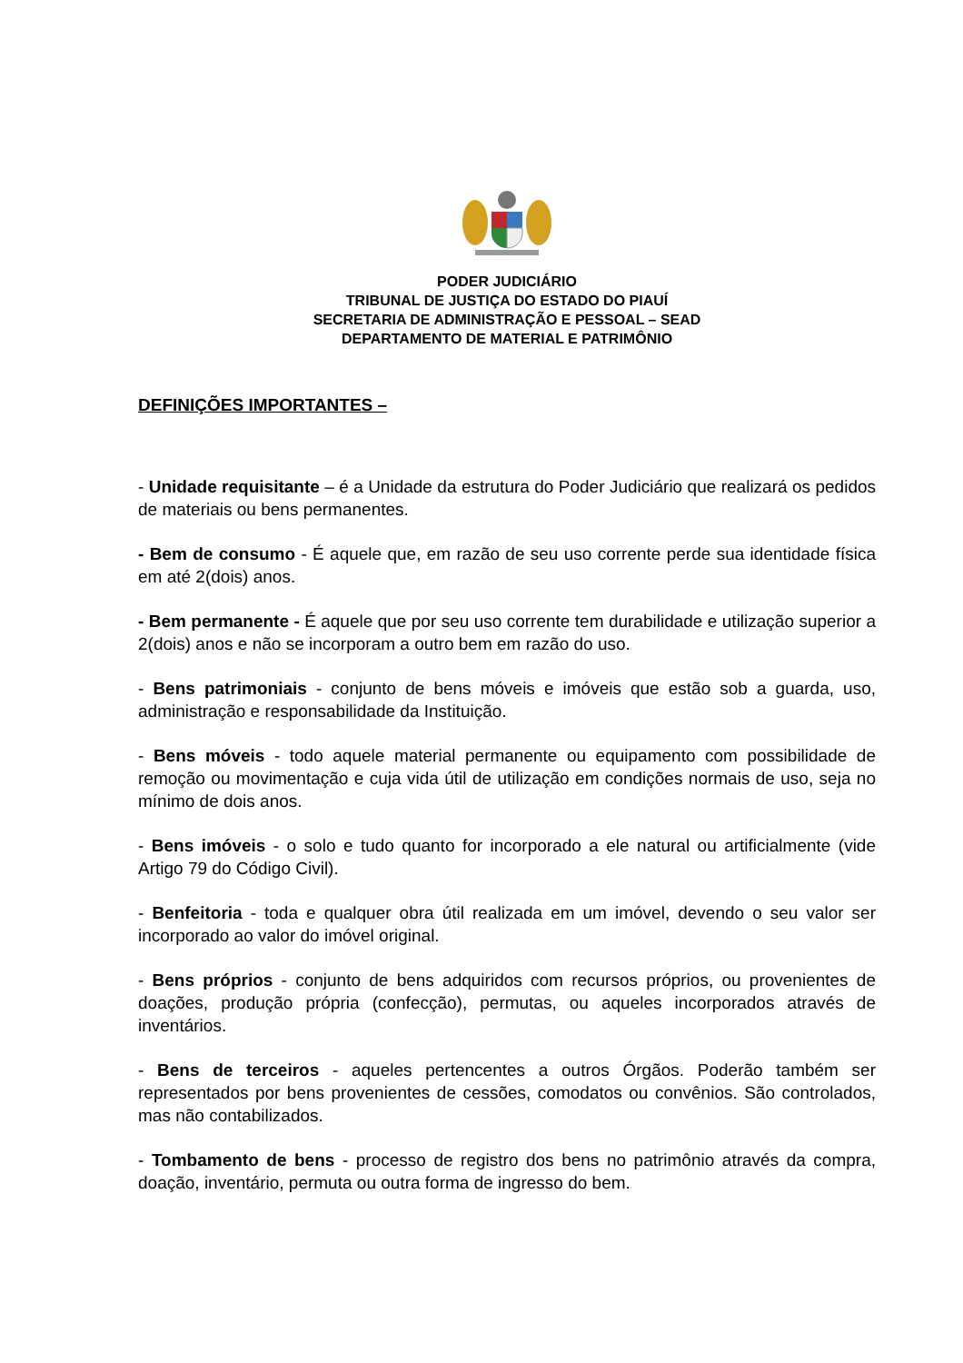PODER JUDICIÁRIO
TRIBUNAL DE JUSTIÇA DO ESTADO DO PIAUÍ
SECRETARIA DE ADMINISTRAÇÃO E PESSOAL – SEAD
DEPARTAMENTO DE MATERIAL E PATRIMÔNIO
DEFINIÇÕES IMPORTANTES –
- Unidade requisitante – é a Unidade da estrutura do Poder Judiciário que realizará os pedidos de materiais ou bens permanentes.
- Bem de consumo - É aquele que, em razão de seu uso corrente perde sua identidade física em até 2(dois) anos.
- Bem permanente - É aquele que por seu uso corrente tem durabilidade e utilização superior a 2(dois) anos e não se incorporam a outro bem em razão do uso.
- Bens patrimoniais - conjunto de bens móveis e imóveis que estão sob a guarda, uso, administração e responsabilidade da Instituição.
- Bens móveis - todo aquele material permanente ou equipamento com possibilidade de remoção ou movimentação e cuja vida útil de utilização em condições normais de uso, seja no mínimo de dois anos.
- Bens imóveis - o solo e tudo quanto for incorporado a ele natural ou artificialmente (vide Artigo 79 do Código Civil).
- Benfeitoria - toda e qualquer obra útil realizada em um imóvel, devendo o seu valor ser incorporado ao valor do imóvel original.
- Bens próprios - conjunto de bens adquiridos com recursos próprios, ou provenientes de doações, produção própria (confecção), permutas, ou aqueles incorporados através de inventários.
- Bens de terceiros - aqueles pertencentes a outros Órgãos. Poderão também ser representados por bens provenientes de cessões, comodatos ou convênios. São controlados, mas não contabilizados.
- Tombamento de bens - processo de registro dos bens no patrimônio através da compra, doação, inventário, permuta ou outra forma de ingresso do bem.